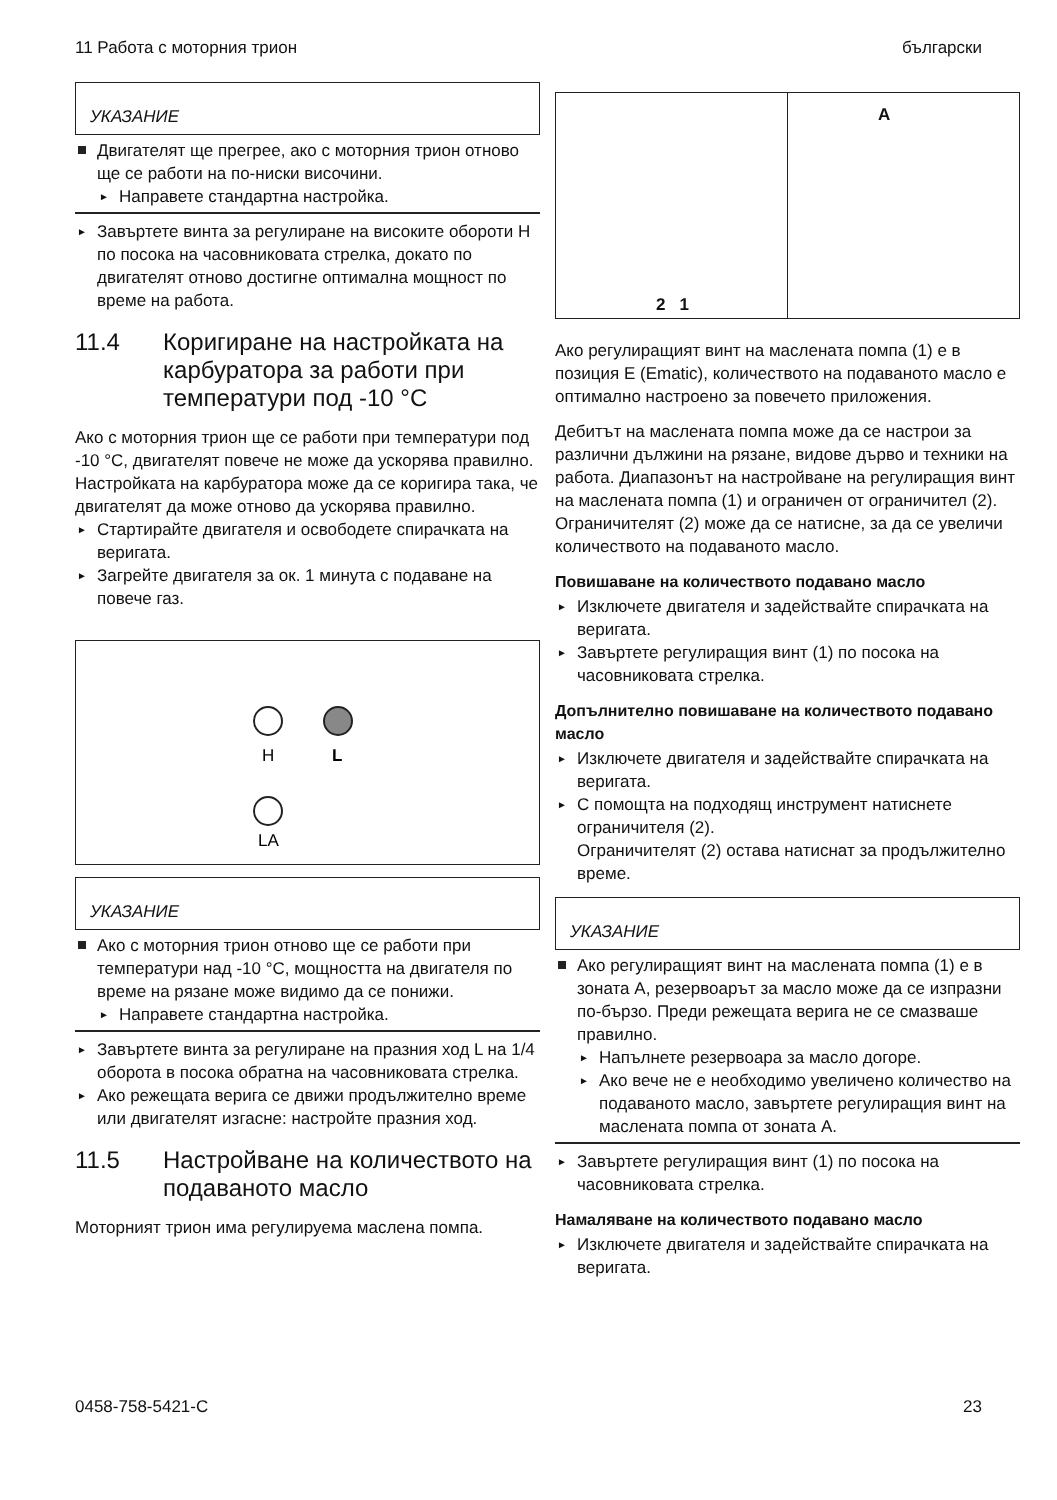11 Работа с моторния трион български
УКАЗАНИЕ
Двигателят ще прегрее, ако с моторния трион отново ще се работи на по-ниски височини.
Направете стандартна настройка.
Завъртете винта за регулиране на високите обороти H по посока на часовниковата стрелка, докато по двигателят отново достигне оптимална мощност по време на работа.
11.4 Коригиране на настройката на карбуратора за работи при температури под -10 °C
Ако с моторния трион ще се работи при температури под -10 °C, двигателят повече не може да ускорява правилно. Настройката на карбуратора може да се коригира така, че двигателят да може отново да ускорява правилно.
Стартирайте двигателя и освободете спирачката на веригата.
Загрейте двигателя за ок. 1 минута с подаване на повече газ.
H
L
LA
УКАЗАНИЕ
Ако с моторния трион отново ще се работи при температури над -10 °C, мощността на двигателя по време на рязане може видимо да се понижи.
Направете стандартна настройка.
Завъртете винта за регулиране на празния ход L на 1/4 оборота в посока обратна на часовниковата стрелка.
Ако режещата верига се движи продължително време или двигателят изгасне: настройте празния ход.
11.5 Настройване на количеството на подаваното масло
Моторният трион има регулируема маслена помпа.
2 1
A
Ако регулиращият винт на маслената помпа (1) е в позиция E (Ematic), количеството на подаваното масло е оптимално настроено за повечето приложения.
Дебитът на маслената помпа може да се настрои за различни дължини на рязане, видове дърво и техники на работа. Диапазонът на настройване на регулиращия винт на маслената помпа (1) и ограничен от ограничител (2). Ограничителят (2) може да се натисне, за да се увеличи количеството на подаваното масло.
Повишаване на количеството подавано масло
Изключете двигателя и задействайте спирачката на веригата.
Завъртете регулиращия винт (1) по посока на часовниковата стрелка.
Допълнително повишаване на количеството подавано масло
Изключете двигателя и задействайте спирачката на веригата.
С помощта на подходящ инструмент натиснете ограничителя (2).
Ограничителят (2) остава натиснат за продължително време.
УКАЗАНИЕ
Ако регулиращият винт на маслената помпа (1) е в зоната A, резервоарът за масло може да се изпразни по-бързо. Преди режещата верига не се смазваше правилно.
Напълнете резервоара за масло догоре.
Ако вече не е необходимо увеличено количество на подаваното масло, завъртете регулиращия винт на маслената помпа от зоната A.
Завъртете регулиращия винт (1) по посока на часовниковата стрелка.
Намаляване на количеството подавано масло
Изключете двигателя и задействайте спирачката на веригата.
0458-758-5421-C 23